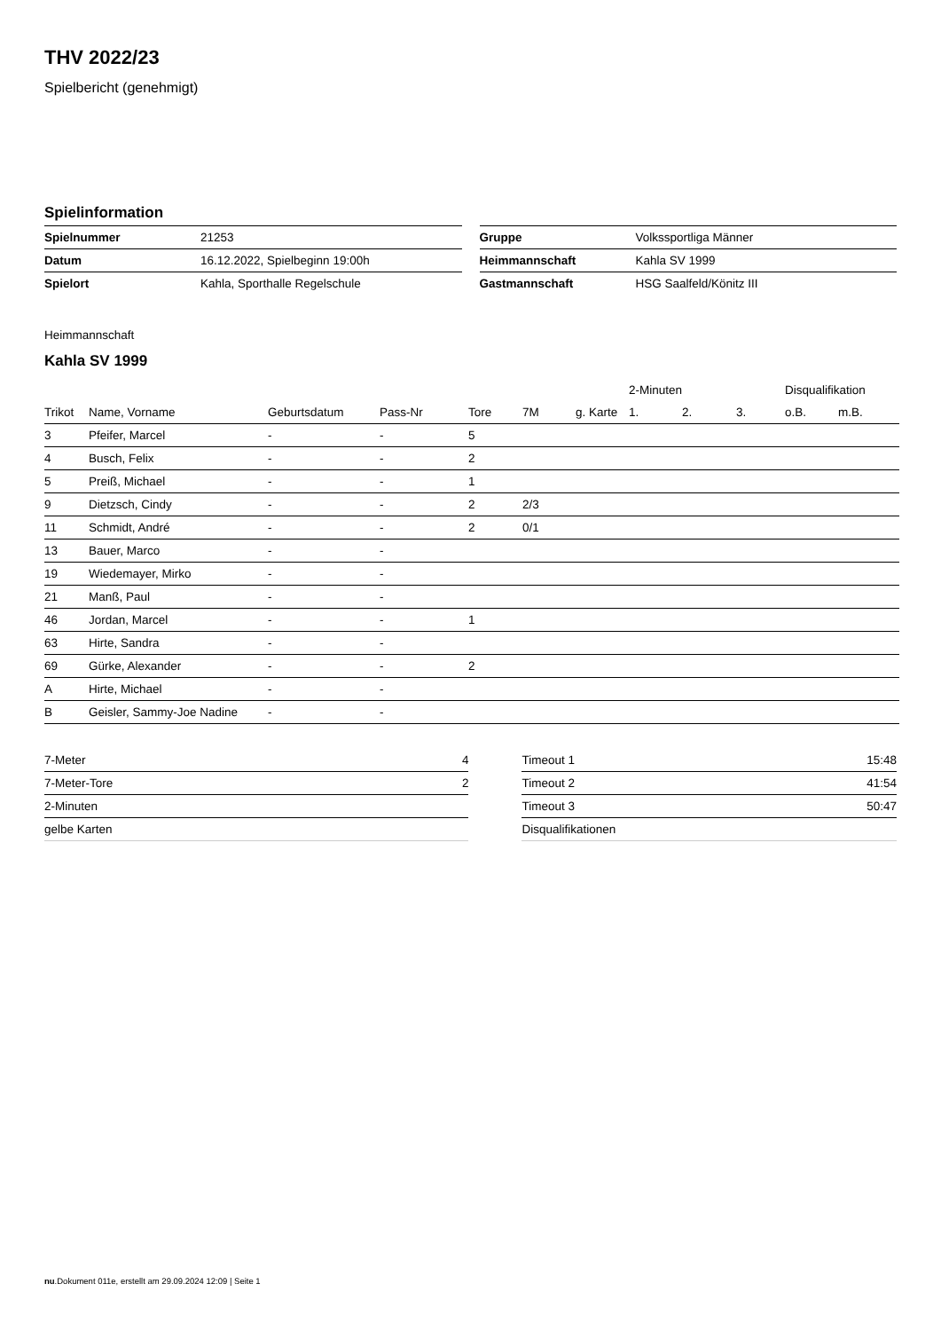THV 2022/23
Spielbericht (genehmigt)
Spielinformation
| Spielnummer | 21253 |
| Datum | 16.12.2022, Spielbeginn 19:00h |
| Spielort | Kahla, Sporthalle Regelschule |
| Gruppe | Volkssportliga Männer |
| Heimmannschaft | Kahla SV 1999 |
| Gastmannschaft | HSG Saalfeld/Könitz III |
Heimmannschaft
Kahla SV 1999
| | | | | | | | 2-Minuten | | | Disqualifikation | |
| --- | --- | --- | --- | --- | --- | --- | --- | --- | --- | --- | --- |
| Trikot | Name, Vorname | Geburtsdatum | Pass-Nr | Tore | 7M | g. Karte | 1. | 2. | 3. | o.B. | m.B. |
| 3 | Pfeifer, Marcel | - | - | 5 | | | | | | | |
| 4 | Busch, Felix | - | - | 2 | | | | | | | |
| 5 | Preiß, Michael | - | - | 1 | | | | | | | |
| 9 | Dietzsch, Cindy | - | - | 2 | 2/3 | | | | | | |
| 11 | Schmidt, André | - | - | 2 | 0/1 | | | | | | |
| 13 | Bauer, Marco | - | - | | | | | | | | |
| 19 | Wiedemayer, Mirko | - | - | | | | | | | | |
| 21 | Manß, Paul | - | - | | | | | | | | |
| 46 | Jordan, Marcel | - | - | 1 | | | | | | | |
| 63 | Hirte, Sandra | - | - | | | | | | | | |
| 69 | Gürke, Alexander | - | - | 2 | | | | | | | |
| A | Hirte, Michael | - | - | | | | | | | | |
| B | Geisler, Sammy-Joe Nadine | - | - | | | | | | | | |
| 7-Meter | 4 |
| 7-Meter-Tore | 2 |
| 2-Minuten | |
| gelbe Karten | |
| Timeout 1 | 15:48 |
| Timeout 2 | 41:54 |
| Timeout 3 | 50:47 |
| Disqualifikationen | |
nu.Dokument 011e, erstellt am 29.09.2024 12:09 | Seite 1